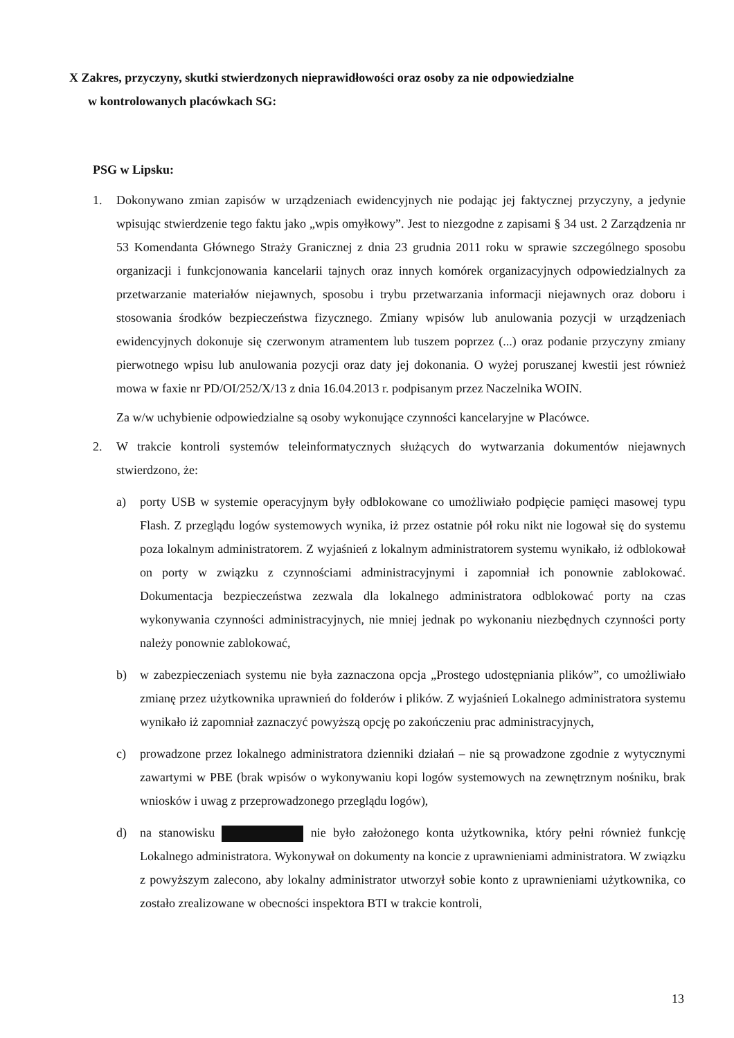X Zakres, przyczyny, skutki stwierdzonych nieprawidłowości oraz osoby za nie odpowiedzialne
w kontrolowanych placówkach SG:
PSG w Lipsku:
1. Dokonywano zmian zapisów w urządzeniach ewidencyjnych nie podając jej faktycznej przyczyny, a jedynie wpisując stwierdzenie tego faktu jako „wpis omyłkowy”. Jest to niezgodne z zapisami § 34 ust. 2 Zarządzenia nr 53 Komendanta Głównego Straży Granicznej z dnia 23 grudnia 2011 roku w sprawie szczególnego sposobu organizacji i funkcjonowania kancelarii tajnych oraz innych komórek organizacyjnych odpowiedzialnych za przetwarzanie materiałów niejawnych, sposobu i trybu przetwarzania informacji niejawnych oraz doboru i stosowania środków bezpieczeństwa fizycznego. Zmiany wpisów lub anulowania pozycji w urządzeniach ewidencyjnych dokonuje się czerwonym atramentem lub tuszem poprzez (...) oraz podanie przyczyny zmiany pierwotnego wpisu lub anulowania pozycji oraz daty jej dokonania. O wyżej poruszanej kwestii jest również mowa w faxie nr PD/OI/252/X/13 z dnia 16.04.2013 r. podpisanym przez Naczelnika WOIN.
Za w/w uchybienie odpowiedzialne są osoby wykonujące czynności kancelaryjne w Placówce.
2. W trakcie kontroli systemów teleinformatycznych służących do wytwarzania dokumentów niejawnych stwierdzono, że:
a) porty USB w systemie operacyjnym były odblokowane co umożliwiało podpięcie pamięci masowej typu Flash. Z przeglądu logów systemowych wynika, iż przez ostatnie pół roku nikt nie logował się do systemu poza lokalnym administratorem. Z wyjaśnień z lokalnym administratorem systemu wynikało, iż odblokował on porty w związku z czynnościami administracyjnymi i zapomniał ich ponownie zablokować. Dokumentacja bezpieczeństwa zezwala dla lokalnego administratora odblokować porty na czas wykonywania czynności administracyjnych, nie mniej jednak po wykonaniu niezbędnych czynności porty należy ponownie zablokować,
b) w zabezpieczeniach systemu nie była zaznaczona opcja „Prostego udostępniania plików”, co umożliwiało zmianę przez użytkownika uprawnień do folderów i plików. Z wyjaśnień Lokalnego administratora systemu wynikało iż zapomniał zaznaczyć powyższą opcję po zakończeniu prac administracyjnych,
c) prowadzone przez lokalnego administratora dzienniki działań – nie są prowadzone zgodnie z wytycznymi zawartymi w PBE (brak wpisów o wykonywaniu kopi logów systemowych na zewnętrznym nośniku, brak wniosków i uwag z przeprowadzonego przeglądu logów),
d) na stanowisku nie było założonego konta użytkownika, który pełni również funkcję Lokalnego administratora. Wykonywał on dokumenty na koncie z uprawnieniami administratora. W związku z powyższym zalecono, aby lokalny administrator utworzył sobie konto z uprawnieniami użytkownika, co zostało zrealizowane w obecności inspektora BTI w trakcie kontroli,
13